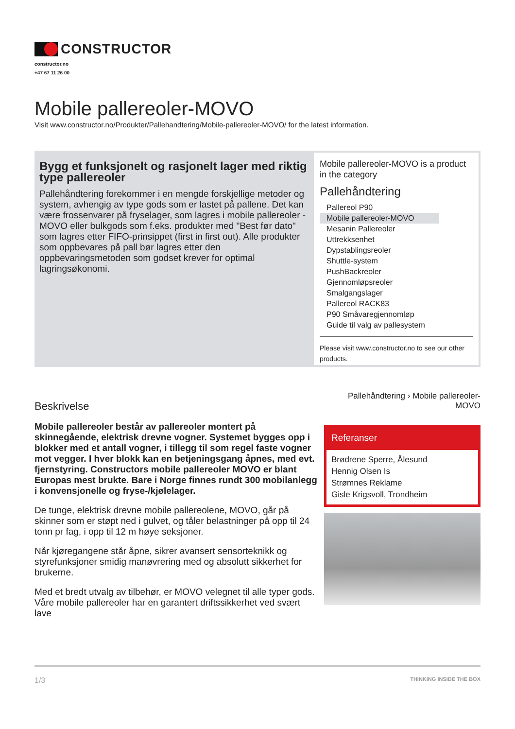CONSTRUCTOR
constructor.no
+47 67 11 26 00
Mobile pallereoler-MOVO
Visit www.constructor.no/Produkter/Pallehandtering/Mobile-pallereoler-MOVO/ for the latest information.
Bygg et funksjonelt og rasjonelt lager med riktig type pallereoler
Pallehåndtering forekommer i en mengde forskjellige metoder og system, avhengig av type gods som er lastet på pallene. Det kan være frossenvarer på fryselager, som lagres i mobile pallereoler - MOVO eller bulkgods som f.eks. produkter med "Best før dato" som lagres etter FIFO-prinsippet (first in first out). Alle produkter som oppbevares på pall bør lagres etter den oppbevaringsmetoden som godset krever for optimal lagringsøkonomi.
Mobile pallereoler-MOVO is a product in the category
Pallehåndtering
Pallereol P90
Mobile pallereoler-MOVO
Mesanin Pallereoler
Uttrekksenhet
Dypstablingsreoler
Shuttle-system
PushBackreoler
Gjennomløpsreoler
Smalgangslager
Pallereol RACK83
P90 Småvaregjennomløp
Guide til valg av pallesystem
Please visit www.constructor.no to see our other products.
Beskrivelse
Mobile pallereoler består av pallereoler montert på skinnegående, elektrisk drevne vogner. Systemet bygges opp i blokker med et antall vogner, i tillegg til som regel faste vogner mot vegger. I hver blokk kan en betjeningsgang åpnes, med evt. fjernstyring. Constructors mobile pallereoler MOVO er blant Europas mest brukte. Bare i Norge finnes rundt 300 mobilanlegg i konvensjonelle og fryse-/kjølelager.
De tunge, elektrisk drevne mobile pallereolene, MOVO, går på skinner som er støpt ned i gulvet, og tåler belastninger på opp til 24 tonn pr fag, i opp til 12 m høye seksjoner.
Når kjøregangene står åpne, sikrer avansert sensorteknikk og styrefunksjoner smidig manøvrering med og absolutt sikkerhet for brukerne.
Med et bredt utvalg av tilbehør, er MOVO velegnet til alle typer gods. Våre mobile pallereoler har en garantert driftssikkerhet ved svært lave
Pallehåndtering › Mobile pallereoler-MOVO
Referanser
Brødrene Sperre, Ålesund
Hennig Olsen Is
Strømnes Reklame
Gisle Krigsvoll, Trondheim
1/3 THINKING INSIDE THE BOX